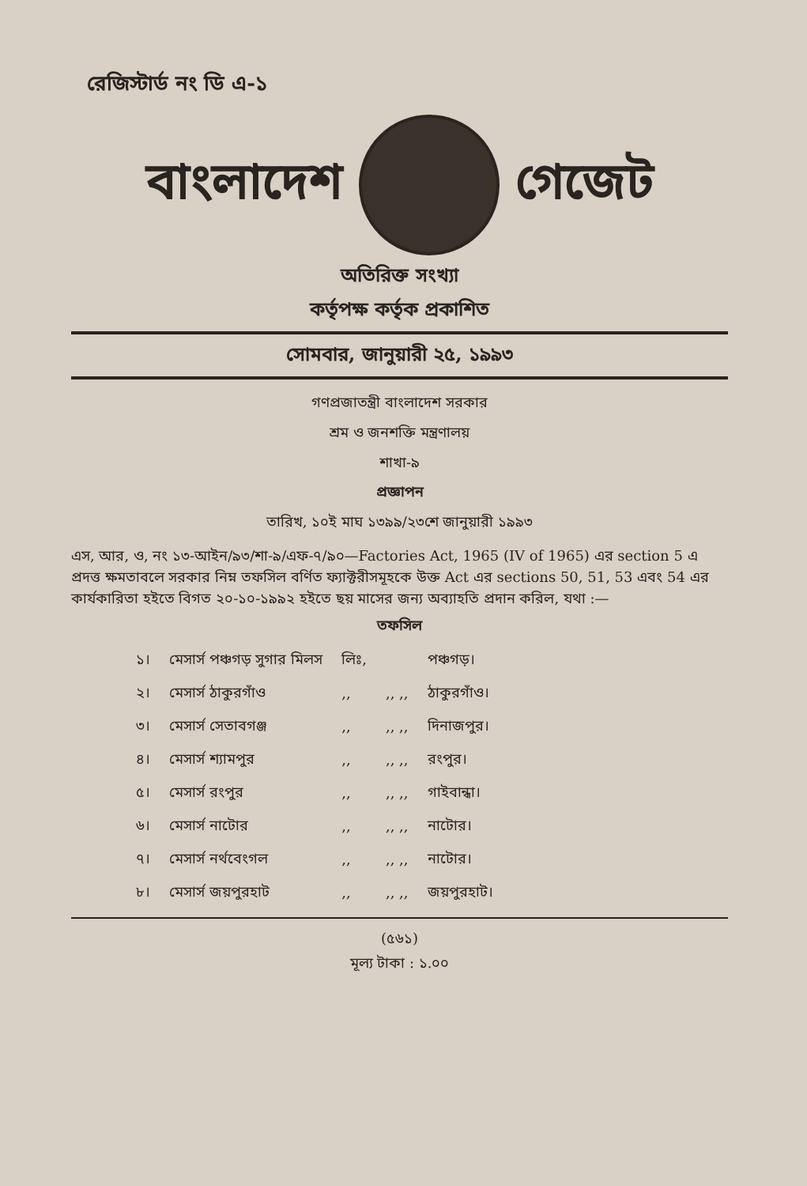রেজিস্টার্ড নং ডি এ-১
বাংলাদেশ গেজেট
অতিরিক্ত সংখ্যা
কর্তৃপক্ষ কর্তৃক প্রকাশিত
সোমবার, জানুয়ারী ২৫, ১৯৯৩
গণপ্রজাতন্ত্রী বাংলাদেশ সরকার
শ্রম ও জনশক্তি মন্ত্রণালয়
শাখা-৯
প্রজ্ঞাপন
তারিখ, ১০ই মাঘ ১৩৯৯/২৩শে জানুয়ারী ১৯৯৩
এস, আর, ও, নং ১৩-আইন/৯৩/শা-৯/এফ-৭/৯০—Factories Act, 1965 (IV of 1965) এর section 5 এ প্রদত্ত ক্ষমতাবলে সরকার নিম্ন তফসিল বর্ণিত ফ্যাক্টরীসমূহকে উক্ত Act এর sections 50, 51, 53 এবং 54 এর কার্যকারিতা হইতে বিগত ২০-১০-১৯৯২ হইতে ছয় মাসের জন্য অব্যাহতি প্রদান করিল, যথা :—
তফসিল
| ১। | মেসার্স পঞ্চগড় সুগার মিলস | লিঃ, | | পঞ্চগড়। |
| ২। | মেসার্স ঠাকুরগাঁও | ,, | ,, ,, | ঠাকুরগাঁও। |
| ৩। | মেসার্স সেতাবগঞ্জ | ,, | ,, ,, | দিনাজপুর। |
| ৪। | মেসার্স শ্যামপুর | ,, | ,, ,, | রংপুর। |
| ৫। | মেসার্স রংপুর | ,, | ,, ,, | গাইবান্ধা। |
| ৬। | মেসার্স নাটোর | ,, | ,, ,, | নাটোর। |
| ৭। | মেসার্স নর্থবেংগল | ,, | ,, ,, | নাটোর। |
| ৮। | মেসার্স জয়পুরহাট | ,, | ,, ,, | জয়পুরহাট। |
(৫৬১)
মূল্য টাকা : ১.০০